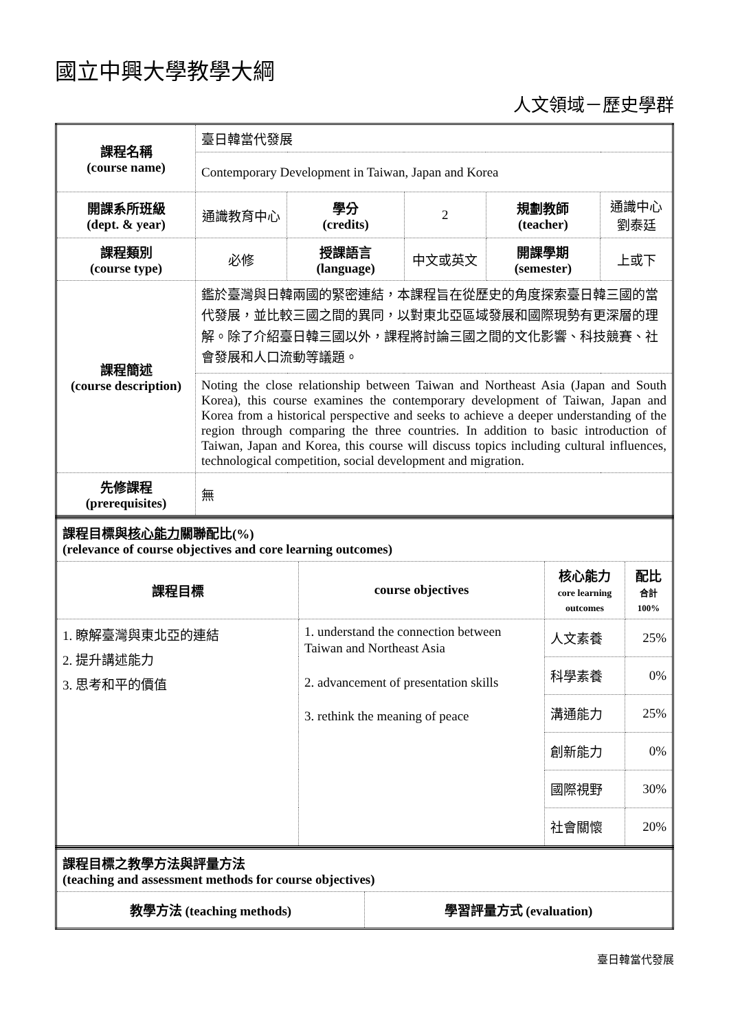國立中興大學教學大綱
人文領域－歷史學群
| 課程名稱 (course name) | 臺日韓當代發展 | | | | |
| | Contemporary Development in Taiwan, Japan and Korea | | | | |
| 開課系所班級 (dept. & year) | 通識教育中心 | 學分 (credits) | 2 | 規劃教師 (teacher) | 通識中心 劉泰廷 |
| 課程類別 (course type) | 必修 | 授課語言 (language) | 中文或英文 | 開課學期 (semester) | 上或下 |
| 課程簡述 (course description) | 鑑於臺灣與日韓兩國的緊密連結，本課程旨在從歷史的角度探索臺日韓三國的當代發展，並比較三國之間的異同，以對東北亞區域發展和國際現勢有更深層的理解。除了介紹臺日韓三國以外，課程將討論三國之間的文化影響、科技競賽、社會發展和人口流動等議題。 | | | | |
| | Noting the close relationship between Taiwan and Northeast Asia (Japan and South Korea), this course examines the contemporary development of Taiwan, Japan and Korea from a historical perspective and seeks to achieve a deeper understanding of the region through comparing the three countries. In addition to basic introduction of Taiwan, Japan and Korea, this course will discuss topics including cultural influences, technological competition, social development and migration. | | | | |
| 先修課程 (prerequisites) | 無 | | | | |
| 課程目標與 核心能力 關聯配比(%) (relevance of course objectives and core learning outcomes) | | | |
| 課程目標 | course objectives | 核心能力 core learning outcomes | 配比 合計 100% |
| 1. 瞭解臺灣與東北亞的連結 2. 提升講述能力 3. 思考和平的價值 | 1. understand the connection between Taiwan and Northeast Asia 2. advancement of presentation skills 3. rethink the meaning of peace | 人文素養 | 25% |
| | | 科學素養 | 0% |
| | | 溝通能力 | 25% |
| | | 創新能力 | 0% |
| | | 國際視野 | 30% |
| | | 社會關懷 | 20% |
| 課程目標之教學方法與評量方法 (teaching and assessment methods for course objectives) | |
| 教學方法 (teaching methods) | 學習評量方式 (evaluation) |
臺日韓當代發展